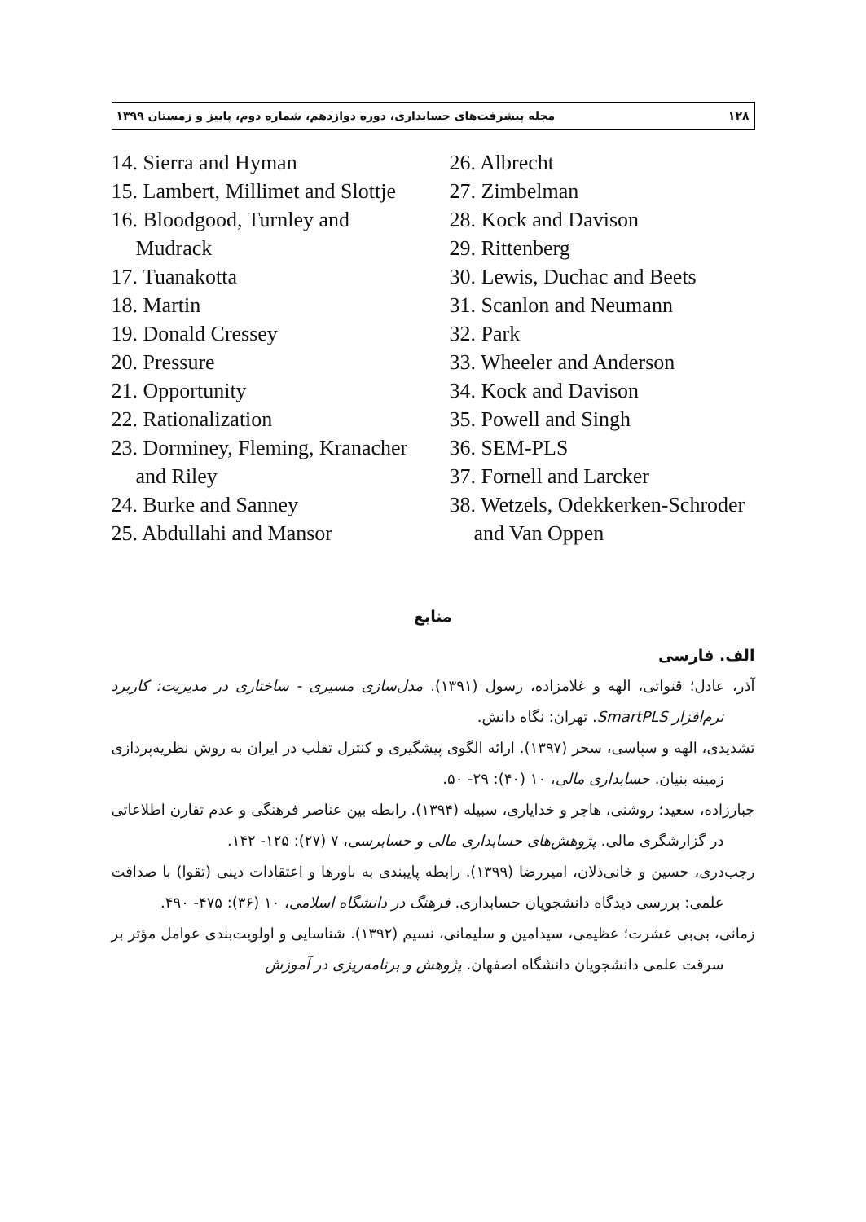۱۲۸ مجله پیشرفت‌های حسابداری، دوره دوازدهم، شماره دوم، پاییز و زمستان ۱۳۹۹
14. Sierra and Hyman
15. Lambert, Millimet and Slottje
16. Bloodgood, Turnley and Mudrack
17. Tuanakotta
18. Martin
19. Donald Cressey
20. Pressure
21. Opportunity
22. Rationalization
23. Dorminey, Fleming, Kranacher and Riley
24. Burke and Sanney
25. Abdullahi and Mansor
26. Albrecht
27. Zimbelman
28. Kock and Davison
29. Rittenberg
30. Lewis, Duchac and Beets
31. Scanlon and Neumann
32. Park
33. Wheeler and Anderson
34. Kock and Davison
35. Powell and Singh
36. SEM-PLS
37. Fornell and Larcker
38. Wetzels, Odekkerken-Schroder and Van Oppen
منابع
الف. فارسی
آذر، عادل؛ قنواتی، الهه و غلامزاده، رسول (۱۳۹۱). مدل‌سازی مسیری - ساختاری در مدیریت: کاربرد نرم‌افزار SmartPLS. تهران: نگاه دانش.
تشدیدی، الهه و سپاسی، سحر (۱۳۹۷). ارائه الگوی پیشگیری و کنترل تقلب در ایران به روش نظریه‌پردازی زمینه بنیان. حسابداری مالی، ۱۰ (۴۰): ۲۹- ۵۰.
جبارزاده، سعید؛ روشنی، هاجر و خدایاری، سبیله (۱۳۹۴). رابطه بین عناصر فرهنگی و عدم تقارن اطلاعاتی در گزارشگری مالی. پژوهش‌های حسابداری مالی و حسابرسی، ۷ (۲۷): ۱۲۵- ۱۴۲.
رجب‌دری، حسین و خانی‌ذلان، امیررضا (۱۳۹۹). رابطه پایبندی به باورها و اعتقادات دینی (تقوا) با صداقت علمی: بررسی دیدگاه دانشجویان حسابداری. فرهنگ در دانشگاه اسلامی، ۱۰ (۳۶): ۴۷۵- ۴۹۰.
زمانی، بی‌بی عشرت؛ عظیمی، سیدامین و سلیمانی، نسیم (۱۳۹۲). شناسایی و اولویت‌بندی عوامل مؤثر بر سرقت علمی دانشجویان دانشگاه اصفهان. پژوهش و برنامه‌ریزی در آموزش